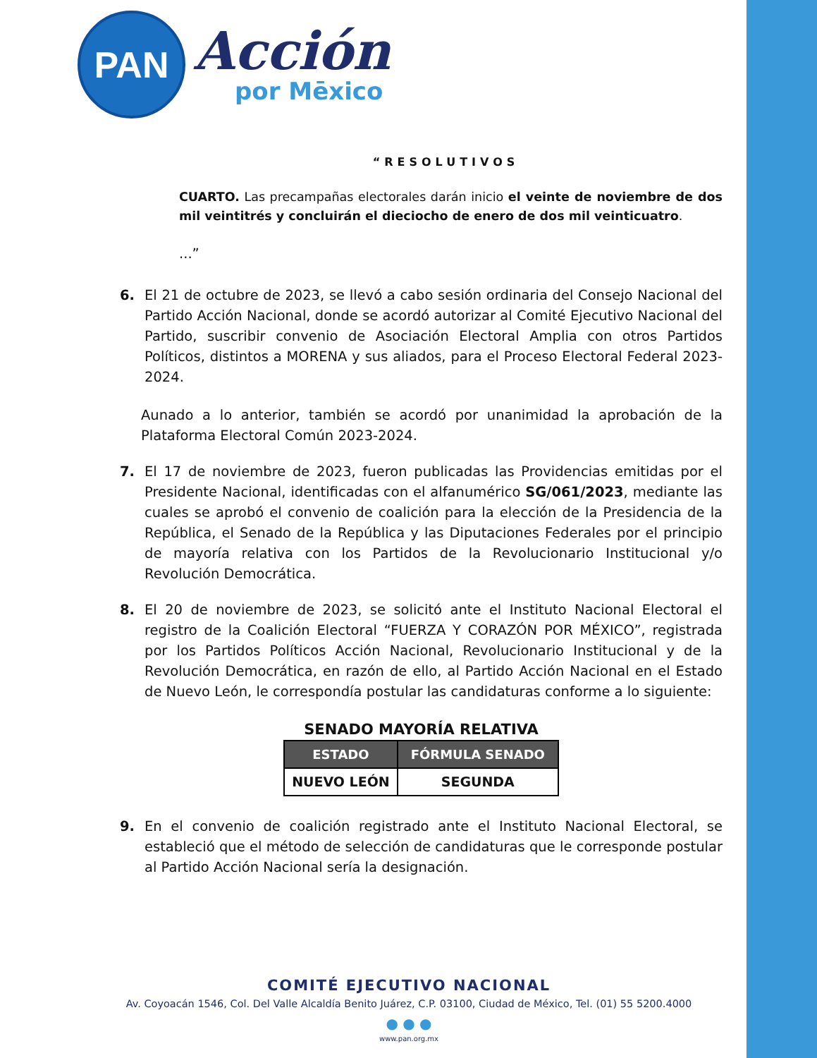PAN
Acción
por Mēxico
“RESOLUTIVOS
CUARTO. Las precampañas electorales darán inicio el veinte de noviembre de dos mil veintitrés y concluirán el dieciocho de enero de dos mil veinticuatro.
...”
6. El 21 de octubre de 2023, se llevó a cabo sesión ordinaria del Consejo Nacional del Partido Acción Nacional, donde se acordó autorizar al Comité Ejecutivo Nacional del Partido, suscribir convenio de Asociación Electoral Amplia con otros Partidos Políticos, distintos a MORENA y sus aliados, para el Proceso Electoral Federal 2023-2024.
Aunado a lo anterior, también se acordó por unanimidad la aprobación de la Plataforma Electoral Común 2023-2024.
7. El 17 de noviembre de 2023, fueron publicadas las Providencias emitidas por el Presidente Nacional, identificadas con el alfanumérico SG/061/2023, mediante las cuales se aprobó el convenio de coalición para la elección de la Presidencia de la República, el Senado de la República y las Diputaciones Federales por el principio de mayoría relativa con los Partidos de la Revolucionario Institucional y/o Revolución Democrática.
8. El 20 de noviembre de 2023, se solicitó ante el Instituto Nacional Electoral el registro de la Coalición Electoral “FUERZA Y CORAZÓN POR MÉXICO”, registrada por los Partidos Políticos Acción Nacional, Revolucionario Institucional y de la Revolución Democrática, en razón de ello, al Partido Acción Nacional en el Estado de Nuevo León, le correspondía postular las candidaturas conforme a lo siguiente:
SENADO MAYORÍA RELATIVA
| ESTADO | FÓRMULA SENADO |
| --- | --- |
| NUEVO LEÓN | SEGUNDA |
9. En el convenio de coalición registrado ante el Instituto Nacional Electoral, se estableció que el método de selección de candidaturas que le corresponde postular al Partido Acción Nacional sería la designación.
COMITÉ EJECUTIVO NACIONAL
Av. Coyoacán 1546, Col. Del Valle Alcaldía Benito Juárez, C.P. 03100, Ciudad de México, Tel. (01) 55 5200.4000
● ● ●
www.pan.org.mx